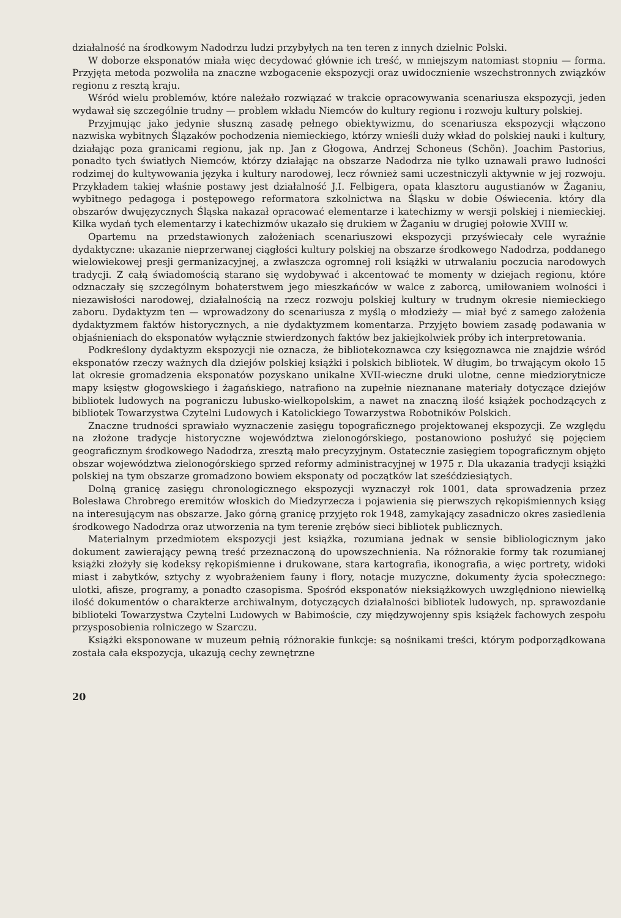działalność na środkowym Nadodrzu ludzi przybyłych na ten teren z innych dzielnic Polski.
W doborze eksponatów miała więc decydować głównie ich treść, w mniejszym natomiast stopniu — forma. Przyjęta metoda pozwoliła na znaczne wzbogacenie ekspozycji oraz uwidocznienie wszechstronnych związków regionu z resztą kraju.
Wśród wielu problemów, które należało rozwiązać w trakcie opracowywania scenariusza ekspozycji, jeden wydawał się szczególnie trudny — problem wkładu Niemców do kultury regionu i rozwoju kultury polskiej.
Przyjmując jako jedynie słuszną zasadę pełnego obiektywizmu, do scenariusza ekspozycji włączono nazwiska wybitnych Ślązaków pochodzenia niemieckiego, którzy wnieśli duży wkład do polskiej nauki i kultury, działając poza granicami regionu, jak np. Jan z Głogowa, Andrzej Schoneus (Schön). Joachim Pastorius, ponadto tych światłych Niemców, którzy działając na obszarze Nadodrza nie tylko uznawali prawo ludności rodzimej do kultywowania języka i kultury narodowej, lecz również sami uczestniczyli aktywnie w jej rozwoju. Przykładem takiej właśnie postawy jest działalność J.I. Felbigera, opata klasztoru augustianów w Żaganiu, wybitnego pedagoga i postępowego reformatora szkolnictwa na Śląsku w dobie Oświecenia. który dla obszarów dwujęzycznych Śląska nakazał opracować elementarze i katechizmy w wersji polskiej i niemieckiej. Kilka wydań tych elementarzy i katechizmów ukazało się drukiem w Żaganiu w drugiej połowie XVIII w.
Opartemu na przedstawionych założeniach scenariuszowi ekspozycji przyświecały cele wyraźnie dydaktyczne: ukazanie nieprzerwanej ciągłości kultury polskiej na obszarze środkowego Nadodrza, poddanego wielowiekowej presji germanizacyjnej, a zwłaszcza ogromnej roli książki w utrwalaniu poczucia narodowych tradycji. Z całą świadomością starano się wydobywać i akcentować te momenty w dziejach regionu, które odznaczały się szczególnym bohaterstwem jego mieszkańców w walce z zaborcą, umiłowaniem wolności i niezawisłości narodowej, działalnością na rzecz rozwoju polskiej kultury w trudnym okresie niemieckiego zaboru. Dydaktyzm ten — wprowadzony do scenariusza z myślą o młodzieży — miał być z samego założenia dydaktyzmem faktów historycznych, a nie dydaktyzmem komentarza. Przyjęto bowiem zasadę podawania w objaśnieniach do eksponatów wyłącznie stwierdzonych faktów bez jakiejkolwiek próby ich interpretowania.
Podkreślony dydaktyzm ekspozycji nie oznacza, że bibliotekoznawca czy księgoznawca nie znajdzie wśród eksponatów rzeczy ważnych dla dziejów polskiej książki i polskich bibliotek. W długim, bo trwającym około 15 lat okresie gromadzenia eksponatów pozyskano unikalne XVII-wieczne druki ulotne, cenne miedziorytnicze mapy księstw głogowskiego i żagańskiego, natrafiono na zupełnie nieznanane materiały dotyczące dziejów bibliotek ludowych na pograniczu lubusko-wielkopolskim, a nawet na znaczną ilość książek pochodzących z bibliotek Towarzystwa Czytelni Ludowych i Katolickiego Towarzystwa Robotników Polskich.
Znaczne trudności sprawiało wyznaczenie zasięgu topograficznego projektowanej ekspozycji. Ze względu na złożone tradycje historyczne województwa zielonogórskiego, postanowiono posłużyć się pojęciem geograficznym środkowego Nadodrza, zresztą mało precyzyjnym. Ostatecznie zasięgiem topograficznym objęto obszar województwa zielonogórskiego sprzed reformy administracyjnej w 1975 r. Dla ukazania tradycji książki polskiej na tym obszarze gromadzono bowiem eksponaty od początków lat sześćdziesiątych.
Dolną granicę zasięgu chronologicznego ekspozycji wyznaczył rok 1001, data sprowadzenia przez Bolesława Chrobrego eremitów włoskich do Miedzyrzecza i pojawienia się pierwszych rękopiśmiennych ksiąg na interesującym nas obszarze. Jako górną granicę przyjęto rok 1948, zamykający zasadniczo okres zasiedlenia środkowego Nadodrza oraz utworzenia na tym terenie zrębów sieci bibliotek publicznych.
Materialnym przedmiotem ekspozycji jest książka, rozumiana jednak w sensie bibliologicznym jako dokument zawierający pewną treść przeznaczoną do upowszechnienia. Na różnorakie formy tak rozumianej książki złożyły się kodeksy rękopiśmienne i drukowane, stara kartografia, ikonografia, a więc portrety, widoki miast i zabytków, sztychy z wyobrażeniem fauny i flory, notacje muzyczne, dokumenty życia społecznego: ulotki, afisze, programy, a ponadto czasopisma. Spośród eksponatów nieksiążkowych uwzględniono niewielką ilość dokumentów o charakterze archiwalnym, dotyczących działalności bibliotek ludowych, np. sprawozdanie biblioteki Towarzystwa Czytelni Ludowych w Babimoście, czy międzywojenny spis książek fachowych zespołu przysposobienia rolniczego w Szarczu.
Książki eksponowane w muzeum pełnią różnorakie funkcje: są nośnikami treści, którym podporządkowana została cała ekspozycja, ukazują cechy zewnętrzne
20